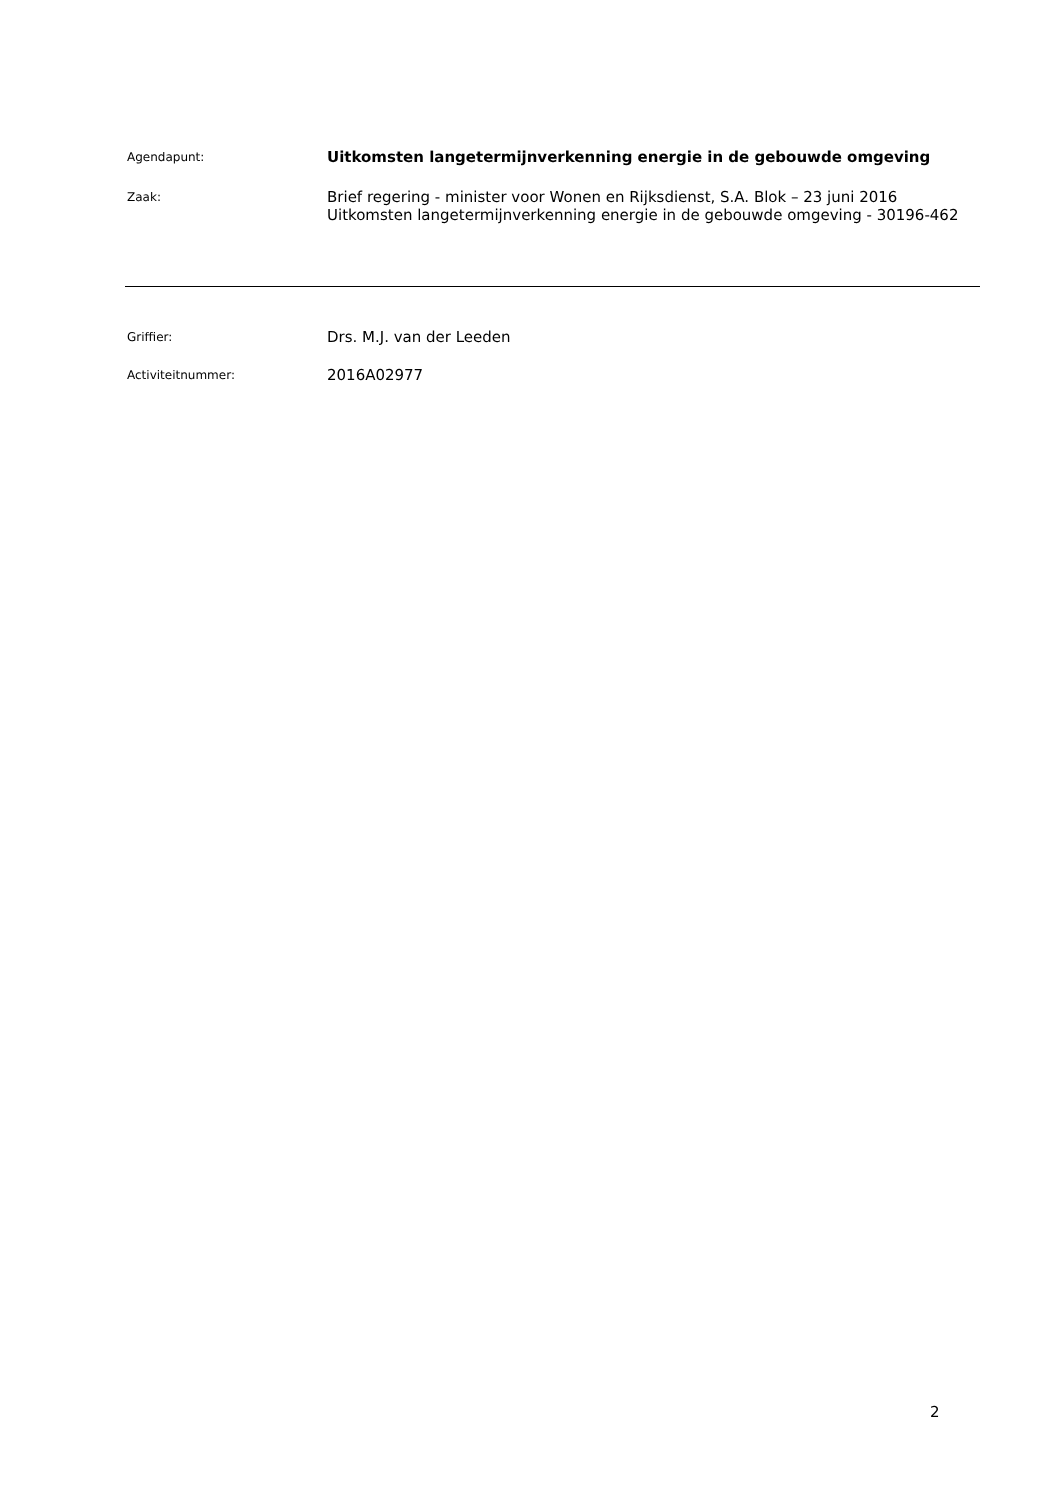Agendapunt:
Uitkomsten langetermijnverkenning energie in de gebouwde omgeving
Zaak:
Brief regering - minister voor Wonen en Rijksdienst, S.A. Blok – 23 juni 2016
Uitkomsten langetermijnverkenning energie in de gebouwde omgeving - 30196-462
Griffier:
Drs. M.J. van der Leeden
Activiteitnummer:
2016A02977
2